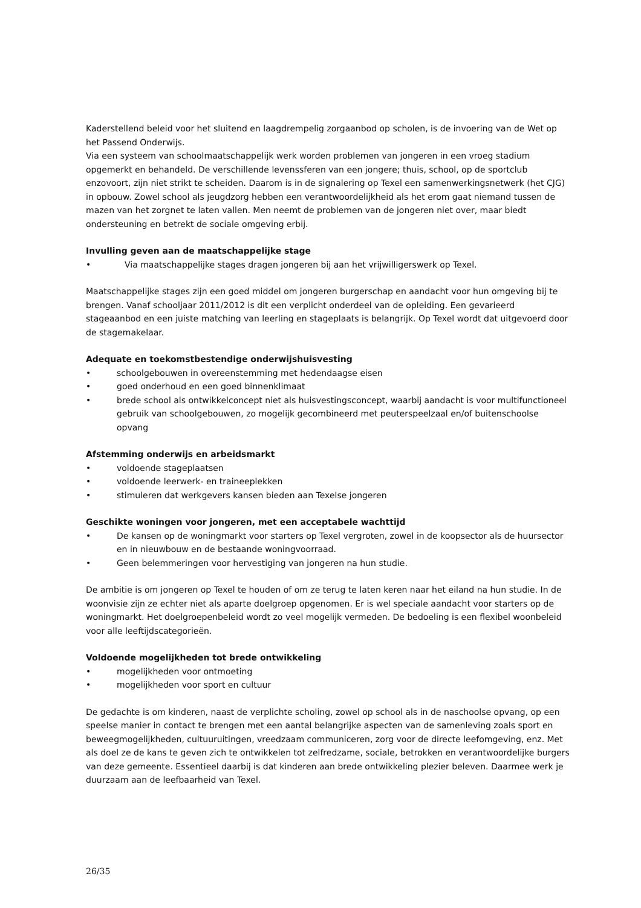Kaderstellend beleid voor het sluitend en laagdrempelig zorgaanbod op scholen, is de invoering van de Wet op het Passend Onderwijs.
Via een systeem van schoolmaatschappelijk werk worden problemen van jongeren in een vroeg stadium opgemerkt en behandeld. De verschillende levenssferen van een jongere; thuis, school, op de sportclub enzovoort, zijn niet strikt te scheiden. Daarom is in de signalering op Texel een samenwerkingsnetwerk (het CJG) in opbouw. Zowel school als jeugdzorg hebben een verantwoordelijkheid als het erom gaat niemand tussen de mazen van het zorgnet te laten vallen. Men neemt de problemen van de jongeren niet over, maar biedt ondersteuning en betrekt de sociale omgeving erbij.
Invulling geven aan de maatschappelijke stage
• Via maatschappelijke stages dragen jongeren bij aan het vrijwilligerswerk op Texel.
Maatschappelijke stages zijn een goed middel om jongeren burgerschap en aandacht voor hun omgeving bij te brengen. Vanaf schooljaar 2011/2012 is dit een verplicht onderdeel van de opleiding. Een gevarieerd stageaanbod en een juiste matching van leerling en stageplaats is belangrijk. Op Texel wordt dat uitgevoerd door de stagemakelaar.
Adequate en toekomstbestendige onderwijshuisvesting
• schoolgebouwen in overeenstemming met hedendaagse eisen
• goed onderhoud en een goed binnenklimaat
• brede school als ontwikkelconcept niet als huisvestingsconcept, waarbij aandacht is voor multifunctioneel gebruik van schoolgebouwen, zo mogelijk gecombineerd met peuterspeelzaal en/of buitenschoolse opvang
Afstemming onderwijs en arbeidsmarkt
• voldoende stageplaatsen
• voldoende leerwerk- en traineeplekken
• stimuleren dat werkgevers kansen bieden aan Texelse jongeren
Geschikte woningen voor jongeren, met een acceptabele wachttijd
• De kansen op de woningmarkt voor starters op Texel vergroten, zowel in de koopsector als de huursector en in nieuwbouw en de bestaande woningvoorraad.
• Geen belemmeringen voor hervestiging van jongeren na hun studie.
De ambitie is om jongeren op Texel te houden of om ze terug te laten keren naar het eiland na hun studie. In de woonvisie zijn ze echter niet als aparte doelgroep opgenomen. Er is wel speciale aandacht voor starters op de woningmarkt. Het doelgroepenbeleid wordt zo veel mogelijk vermeden. De bedoeling is een flexibel woonbeleid voor alle leeftijdscategorieën.
Voldoende mogelijkheden tot brede ontwikkeling
• mogelijkheden voor ontmoeting
• mogelijkheden voor sport en cultuur
De gedachte is om kinderen, naast de verplichte scholing, zowel op school als in de naschoolse opvang, op een speelse manier in contact te brengen met een aantal belangrijke aspecten van de samenleving zoals sport en beweegmogelijkheden, cultuuruitingen, vreedzaam communiceren, zorg voor de directe leefomgeving, enz. Met als doel ze de kans te geven zich te ontwikkelen tot zelfredzame, sociale, betrokken en verantwoordelijke burgers van deze gemeente. Essentieel daarbij is dat kinderen aan brede ontwikkeling plezier beleven. Daarmee werk je duurzaam aan de leefbaarheid van Texel.
26/35